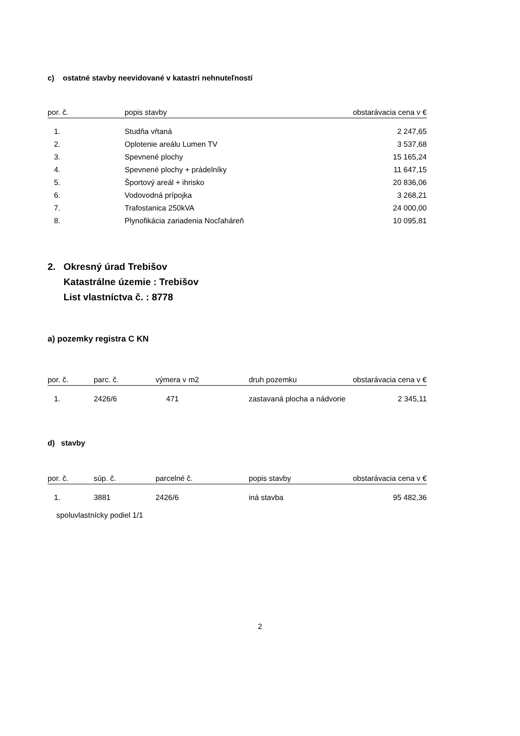c) ostatné stavby neevidované v katastri nehnuteľností
| por. č. | popis stavby | obstarávacia cena v € |
| --- | --- | --- |
| 1. | Studňa vŕtaná | 2 247,65 |
| 2. | Oplotenie areálu Lumen TV | 3 537,68 |
| 3. | Spevnené plochy | 15 165,24 |
| 4. | Spevnené plochy + prádelníky | 11 647,15 |
| 5. | Športový areál + ihrisko | 20 836,06 |
| 6. | Vodovodná prípojka | 3 268,21 |
| 7. | Trafostanica 250kVA | 24 000,00 |
| 8. | Plynofikácia zariadenia Nocľaháreň | 10 095,81 |
2. Okresný úrad Trebišov
Katastrálne územie : Trebišov
List vlastníctva č. : 8778
a) pozemky registra C KN
| por. č. | parc. č. | výmera v m2 | druh pozemku | obstarávacia cena v € |
| --- | --- | --- | --- | --- |
| 1. | 2426/6 | 471 | zastavaná plocha a nádvorie | 2 345,11 |
d) stavby
| por. č. | súp. č. | parcelné č. | popis stavby | obstarávacia cena v € |
| --- | --- | --- | --- | --- |
| 1. | 3881 | 2426/6 | iná stavba | 95 482,36 |
spoluvlastnícky podiel 1/1
2